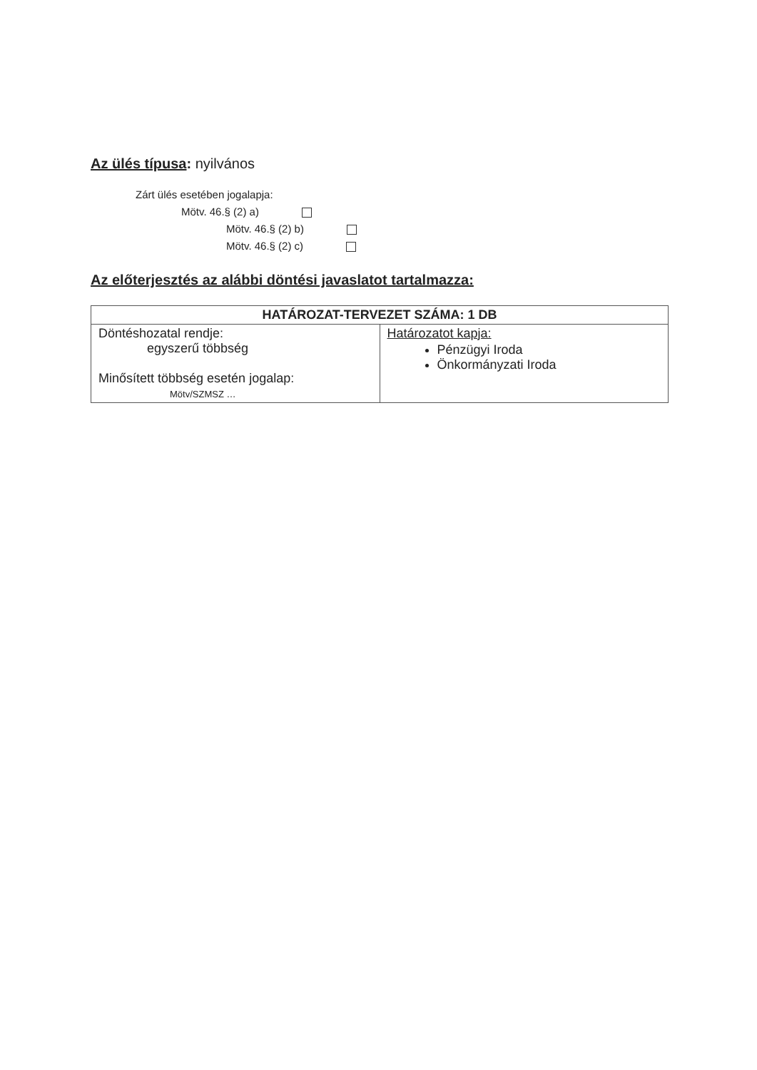Az ülés típusa: nyilvános
Zárt ülés esetében jogalapja:
Mötv. 46.§ (2) a)
Mötv. 46.§ (2) b)
Mötv. 46.§ (2) c)
Az előterjesztés az alábbi döntési javaslatot tartalmazza:
| HATÁROZAT-TERVEZET SZÁMA: 1 DB | |
| --- | --- |
| Döntéshozatal rendje: egyszerű többség Minősített többség esetén jogalap: Mötv/SZMSZ … | Határozatot kapja: Pénzügyi Iroda Önkormányzati Iroda |